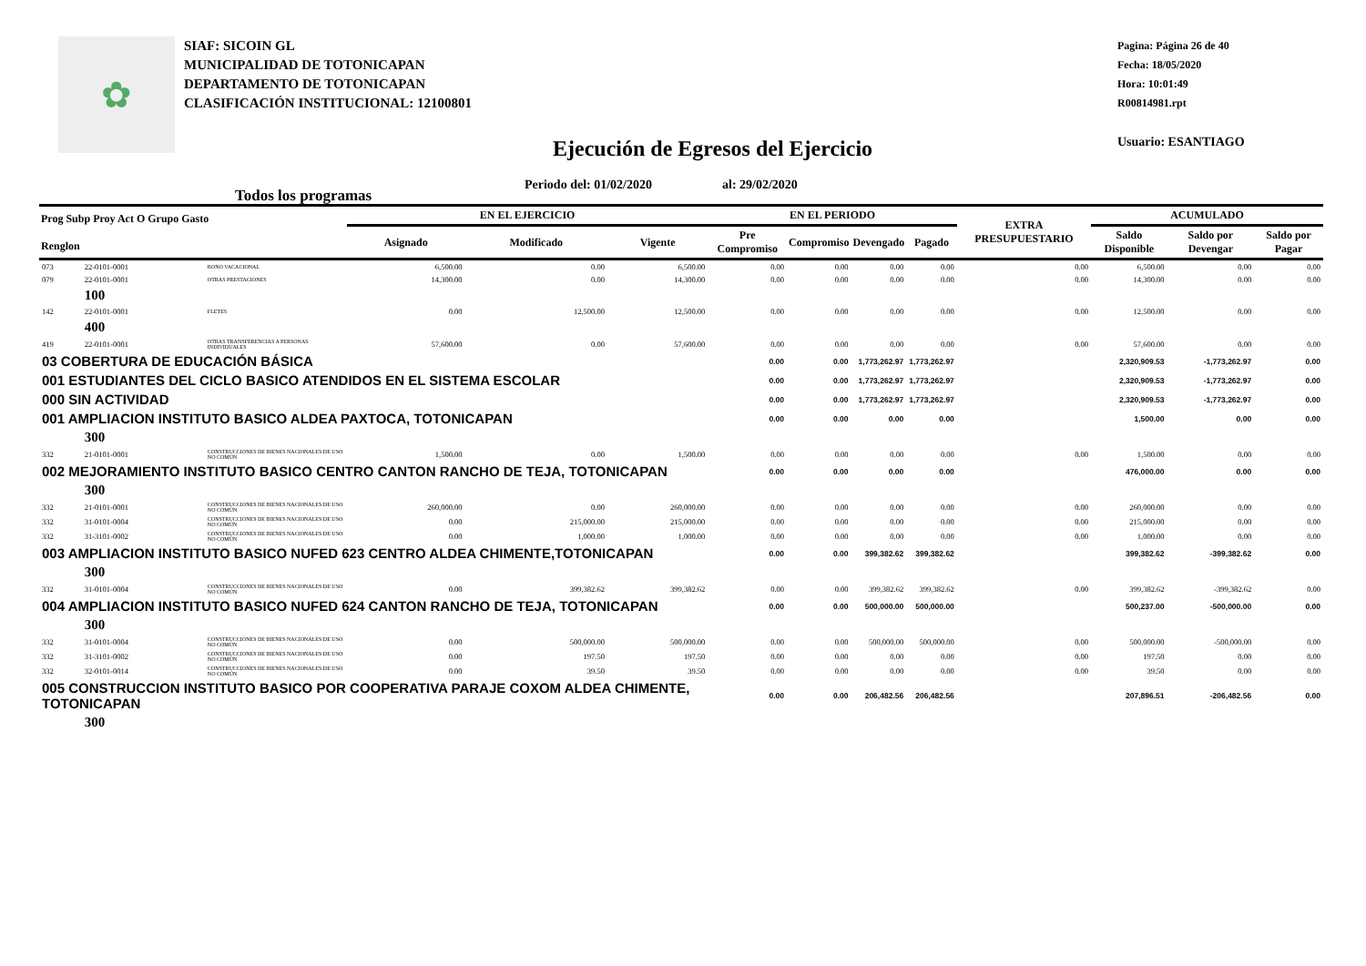✿
SIAF: SICOIN GL
MUNICIPALIDAD DE TOTONICAPAN
DEPARTAMENTO DE TOTONICAPAN
CLASIFICACIÓN INSTITUCIONAL: 12100801
Pagina: Página 26 de 40
Fecha: 18/05/2020
Hora: 10:01:49
R00814981.rpt
Usuario: ESANTIAGO
Ejecución de Egresos del Ejercicio
Periodo del: 01/02/2020 al: 29/02/2020
Todos los programas
| Prog Subp Proy Act O Grupo Gasto Renglon | | | EN EL EJERCICIO | | | EN EL PERIODO | | | | EXTRA PRESUPUESTARIO | ACUMULADO | | |
| --- | --- | --- | --- | --- | --- | --- | --- | --- | --- | --- | --- | --- | --- |
| | | | Asignado | Modificado | Vigente | Pre Compromiso | Compromiso | Devengado | Pagado | | Saldo Disponible | Saldo por Devengar | Saldo por Pagar |
| 073 | 22-0101-0001 | BONO VACACIONAL | 6,500.00 | 0.00 | 6,500.00 | 0.00 | 0.00 | 0.00 | 0.00 | 0.00 | 6,500.00 | 0.00 | 0.00 |
| 079 | 22-0101-0001 | OTRAS PRESTACIONES | 14,300.00 | 0.00 | 14,300.00 | 0.00 | 0.00 | 0.00 | 0.00 | 0.00 | 14,300.00 | 0.00 | 0.00 |
| | 100 | | | | | | | | | | | | |
| 142 | 22-0101-0001 | FLETES | 0.00 | 12,500.00 | 12,500.00 | 0.00 | 0.00 | 0.00 | 0.00 | 0.00 | 12,500.00 | 0.00 | 0.00 |
| | 400 | | | | | | | | | | | | |
| 419 | 22-0101-0001 | OTRAS TRANSFERENCIAS A PERSONAS INDIVIDUALES | 57,600.00 | 0.00 | 57,600.00 | 0.00 | 0.00 | 0.00 | 0.00 | 0.00 | 57,600.00 | 0.00 | 0.00 |
| 03 COBERTURA DE EDUCACIÓN BÁSICA | | | | | | 0.00 | 0.00 | 1,773,262.97 | 1,773,262.97 | | 2,320,909.53 | -1,773,262.97 | 0.00 |
| 001 ESTUDIANTES DEL CICLO BASICO ATENDIDOS EN EL SISTEMA ESCOLAR | | | | | | 0.00 | 0.00 | 1,773,262.97 | 1,773,262.97 | | 2,320,909.53 | -1,773,262.97 | 0.00 |
| 000 SIN ACTIVIDAD | | | | | | 0.00 | 0.00 | 1,773,262.97 | 1,773,262.97 | | 2,320,909.53 | -1,773,262.97 | 0.00 |
| 001 AMPLIACION INSTITUTO BASICO ALDEA PAXTOCA, TOTONICAPAN | | | | | | 0.00 | 0.00 | 0.00 | 0.00 | | 1,500.00 | 0.00 | 0.00 |
| | 300 | | | | | | | | | | | | |
| 332 | 21-0101-0001 | CONSTRUCCIONES DE BIENES NACIONALES DE USO NO COMÚN | 1,500.00 | 0.00 | 1,500.00 | 0.00 | 0.00 | 0.00 | 0.00 | 0.00 | 1,500.00 | 0.00 | 0.00 |
| 002 MEJORAMIENTO INSTITUTO BASICO CENTRO CANTON RANCHO DE TEJA, TOTONICAPAN | | | | | | 0.00 | 0.00 | 0.00 | 0.00 | | 476,000.00 | 0.00 | 0.00 |
| | 300 | | | | | | | | | | | | |
| 332 | 21-0101-0001 | CONSTRUCCIONES DE BIENES NACIONALES DE USO NO COMÚN | 260,000.00 | 0.00 | 260,000.00 | 0.00 | 0.00 | 0.00 | 0.00 | 0.00 | 260,000.00 | 0.00 | 0.00 |
| 332 | 31-0101-0004 | CONSTRUCCIONES DE BIENES NACIONALES DE USO NO COMÚN | 0.00 | 215,000.00 | 215,000.00 | 0.00 | 0.00 | 0.00 | 0.00 | 0.00 | 215,000.00 | 0.00 | 0.00 |
| 332 | 31-3101-0002 | CONSTRUCCIONES DE BIENES NACIONALES DE USO NO COMÚN | 0.00 | 1,000.00 | 1,000.00 | 0.00 | 0.00 | 0.00 | 0.00 | 0.00 | 1,000.00 | 0.00 | 0.00 |
| 003 AMPLIACION INSTITUTO BASICO NUFED 623 CENTRO ALDEA CHIMENTE,TOTONICAPAN | | | | | | 0.00 | 0.00 | 399,382.62 | 399,382.62 | | 399,382.62 | -399,382.62 | 0.00 |
| | 300 | | | | | | | | | | | | |
| 332 | 31-0101-0004 | CONSTRUCCIONES DE BIENES NACIONALES DE USO NO COMÚN | 0.00 | 399,382.62 | 399,382.62 | 0.00 | 0.00 | 399,382.62 | 399,382.62 | 0.00 | 399,382.62 | -399,382.62 | 0.00 |
| 004 AMPLIACION INSTITUTO BASICO NUFED 624 CANTON RANCHO DE TEJA, TOTONICAPAN | | | | | | 0.00 | 0.00 | 500,000.00 | 500,000.00 | | 500,237.00 | -500,000.00 | 0.00 |
| | 300 | | | | | | | | | | | | |
| 332 | 31-0101-0004 | CONSTRUCCIONES DE BIENES NACIONALES DE USO NO COMÚN | 0.00 | 500,000.00 | 500,000.00 | 0.00 | 0.00 | 500,000.00 | 500,000.00 | 0.00 | 500,000.00 | -500,000.00 | 0.00 |
| 332 | 31-3101-0002 | CONSTRUCCIONES DE BIENES NACIONALES DE USO NO COMÚN | 0.00 | 197.50 | 197.50 | 0.00 | 0.00 | 0.00 | 0.00 | 0.00 | 197.50 | 0.00 | 0.00 |
| 332 | 32-0101-0014 | CONSTRUCCIONES DE BIENES NACIONALES DE USO NO COMÚN | 0.00 | 39.50 | 39.50 | 0.00 | 0.00 | 0.00 | 0.00 | 0.00 | 39.50 | 0.00 | 0.00 |
| 005 CONSTRUCCION INSTITUTO BASICO POR COOPERATIVA PARAJE COXOM ALDEA CHIMENTE, TOTONICAPAN | | | | | | 0.00 | 0.00 | 206,482.56 | 206,482.56 | | 207,896.51 | -206,482.56 | 0.00 |
| | 300 | | | | | | | | | | | | |